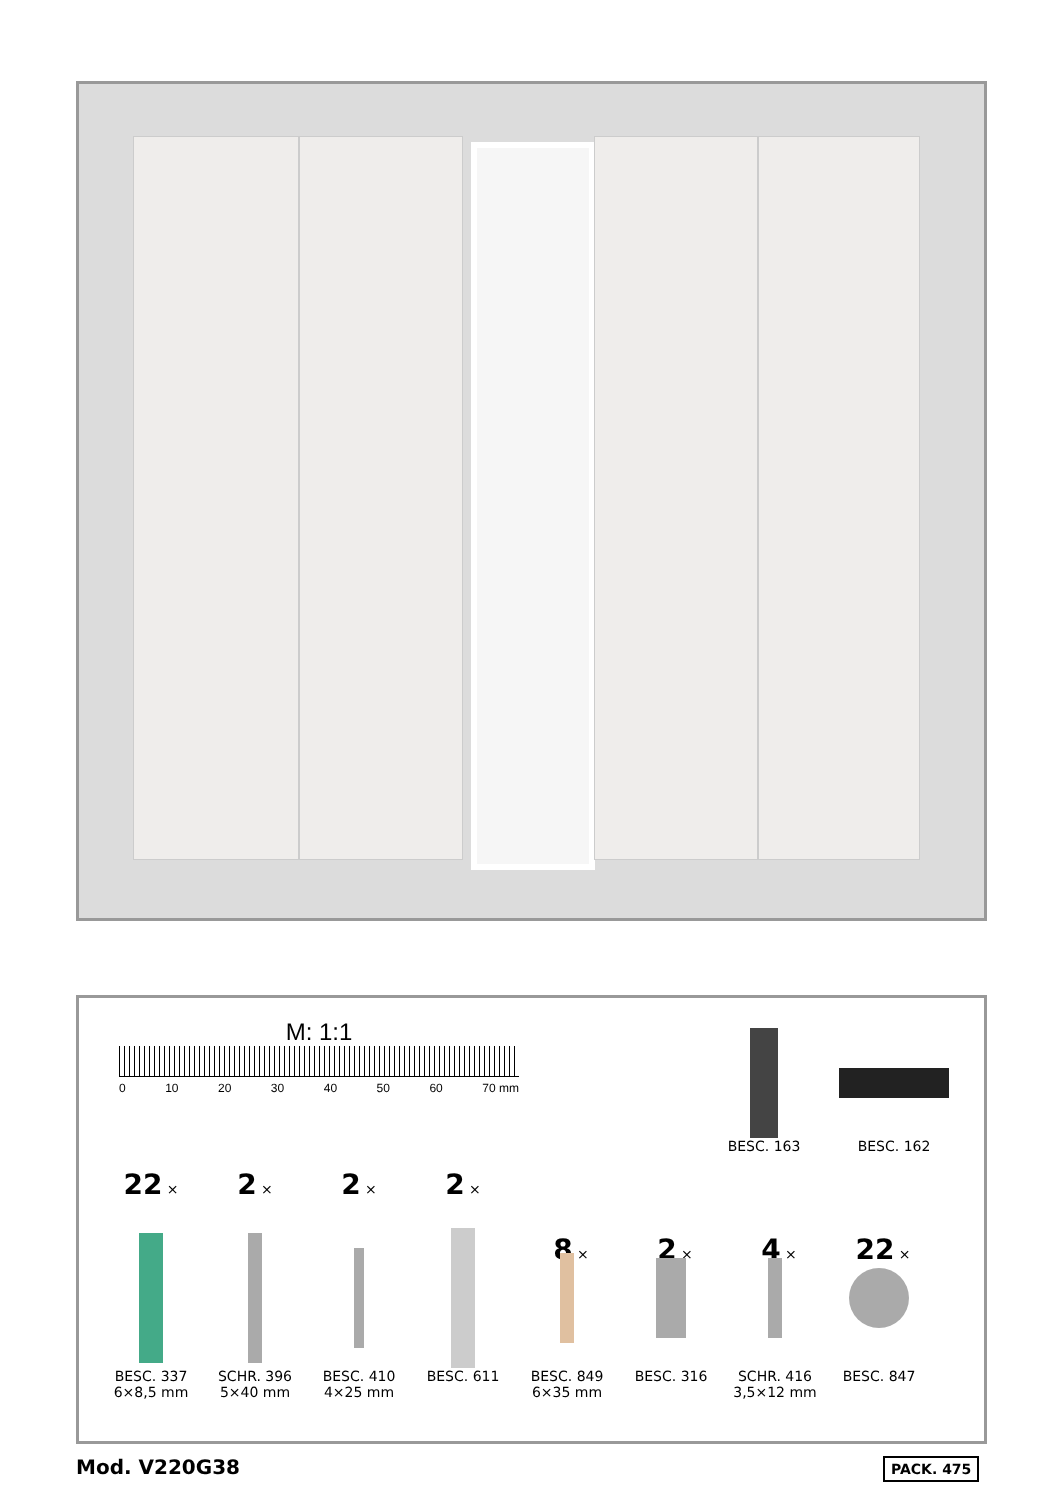M: 1:1
0 10 20 30 40 50 60 70 mm
BESC. 163 BESC. 162
22 ×
2 ×
2 ×
2 ×
8 ×
2 ×
4 ×
22 ×
BESC. 337
6×8,5 mm
SCHR. 396
5×40 mm
BESC. 410
4×25 mm
BESC. 611 BESC. 849
6×35 mm
BESC. 316 SCHR. 416
3,5×12 mm
BESC. 847
Mod. V220G38 PACK. 475